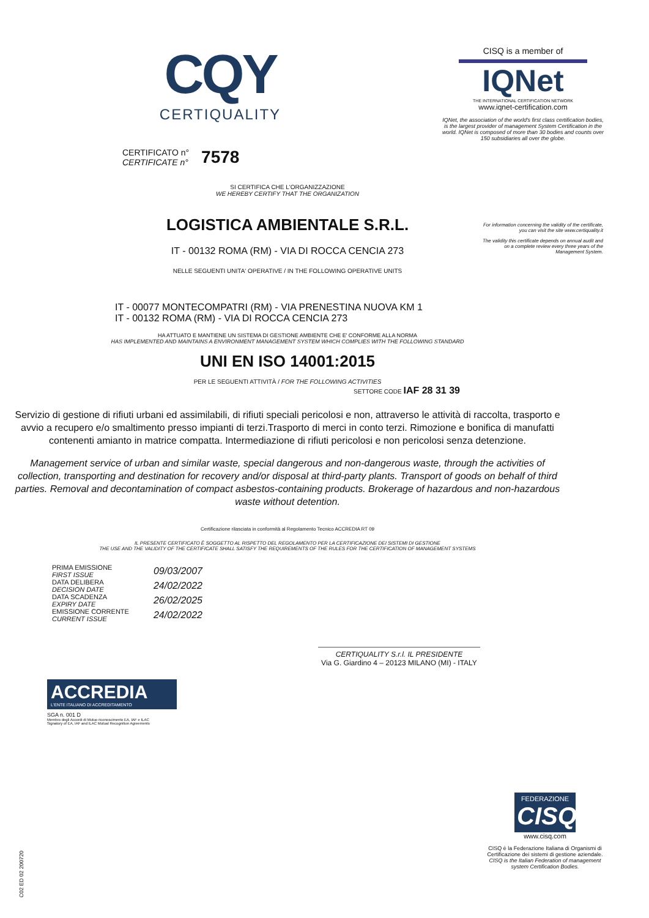CQY
CERTIQUALITY
CERTIFICATO n°
CERTIFICATE n°
7578
CISQ is a member of
IQNet
THE INTERNATIONAL CERTIFICATION NETWORK
www.iqnet-certification.com
IQNet, the association of the world's first class certification bodies, is the largest provider of management System Certification in the world. IQNet is composed of more than 30 bodies and counts over 150 subsidiaries all over the globe.
For information concerning the validity of the certificate, you can visit the site www.certiquality.it
The validity this certificate depends on annual audit and on a complete review every three years of the Management System.
SI CERTIFICA CHE L'ORGANIZZAZIONE
WE HEREBY CERTIFY THAT THE ORGANIZATION
LOGISTICA AMBIENTALE S.R.L.
IT - 00132 ROMA (RM) - VIA DI ROCCA CENCIA 273
NELLE SEGUENTI UNITA' OPERATIVE / IN THE FOLLOWING OPERATIVE UNITS
IT - 00077 MONTECOMPATRI (RM) - VIA PRENESTINA NUOVA KM 1
IT - 00132 ROMA (RM) - VIA DI ROCCA CENCIA 273
HA ATTUATO E MANTIENE UN SISTEMA DI GESTIONE AMBIENTE CHE E' CONFORME ALLA NORMA
HAS IMPLEMENTED AND MAINTAINS A ENVIRONMENT MANAGEMENT SYSTEM WHICH COMPLIES WITH THE FOLLOWING STANDARD
UNI EN ISO 14001:2015
PER LE SEGUENTI ATTIVITÀ / FOR THE FOLLOWING ACTIVITIES
SETTORE CODE IAF 28 31 39
Servizio di gestione di rifiuti urbani ed assimilabili, di rifiuti speciali pericolosi e non, attraverso le attività di raccolta, trasporto e avvio a recupero e/o smaltimento presso impianti di terzi.Trasporto di merci in conto terzi. Rimozione e bonifica di manufatti contenenti amianto in matrice compatta. Intermediazione di rifiuti pericolosi e non pericolosi senza detenzione.
Management service of urban and similar waste, special dangerous and non-dangerous waste, through the activities of collection, transporting and destination for recovery and/or disposal at third-party plants. Transport of goods on behalf of third parties. Removal and decontamination of compact asbestos-containing products. Brokerage of hazardous and non-hazardous waste without detention.
Certificazione rilasciata in conformità al Regolamento Tecnico ACCREDIA RT 09
IL PRESENTE CERTIFICATO È SOGGETTO AL RISPETTO DEL REGOLAMENTO PER LA CERTIFICAZIONE DEI SISTEMI DI GESTIONE
THE USE AND THE VALIDITY OF THE CERTIFICATE SHALL SATISFY THE REQUIREMENTS OF THE RULES FOR THE CERTIFICATION OF MANAGEMENT SYSTEMS
PRIMA EMISSIONE
FIRST ISSUE
DATA DELIBERA
DECISION DATE
DATA SCADENZA
EXPIRY DATE
EMISSIONE CORRENTE
CURRENT ISSUE
09/03/2007
24/02/2022
26/02/2025
24/02/2022
CERTIQUALITY S.r.l. IL PRESIDENTE
Via G. Giardino 4 – 20123 MILANO (MI) - ITALY
ACCREDIA
L'ENTE ITALIANO DI ACCREDITAMENTO
SGA n. 001 D
Membro degli Accordi di Mutuo riconoscimento EA, IAF e ILAC
Signatory of EA, IAF and ILAC Mutual Recognition Agreements
C02 ED 02 200720
FEDERAZIONE
CISQ
www.cisq.com
CISQ è la Federazione Italiana di Organismi di Certificazione dei sistemi di gestione aziendale.
CISQ is the Italian Federation of management system Certification Bodies.